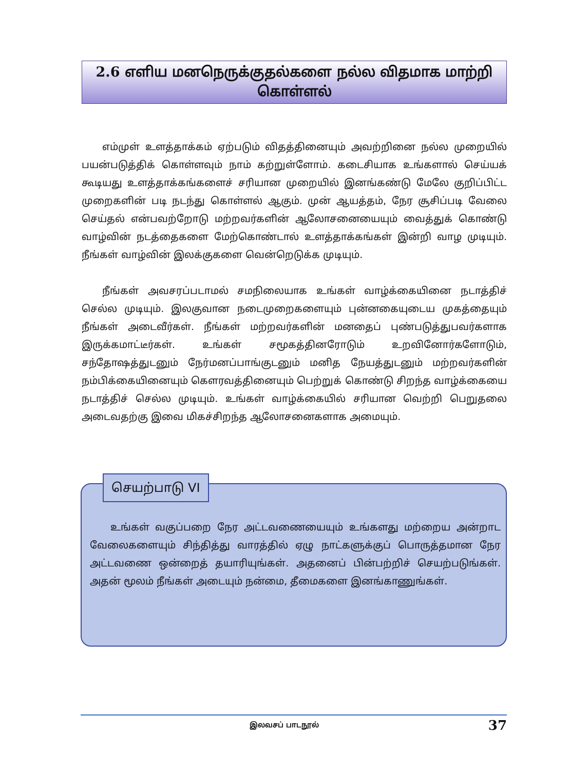2.6 எளிய மனநெருக்குதல்களை நல்ல விதமாக மாற்றி கொள்ளல்
எம்முள் உளத்தாக்கம் ஏற்படும் விதத்தினையும் அவற்றினை நல்ல முறையில் பயன்படுத்திக் கொள்ளவும் நாம் கற்றுள்ளோம். கடைசியாக உங்களால் செய்யக் கூடியது உளத்தாக்கங்களைச் சரியான முறையில் இனங்கண்டு மேலே குறிப்பிட்ட முறைகளின் படி நடந்து கொள்ளல் ஆகும். முன் ஆயத்தம், நேர சூசிப்படி வேலை செய்தல் என்பவற்றோடு மற்றவர்களின் ஆலோசனையையும் வைத்துக் கொண்டு வாழ்வின் நடத்தைகளை மேற்கொண்டால் உளத்தாக்கங்கள் இன்றி வாழ முடியும். நீங்கள் வாழ்வின் இலக்குகளை வென்றெடுக்க முடியும்.
நீங்கள் அவசரப்படாமல் சமநிலையாக உங்கள் வாழ்க்கையினை நடாத்திச் செல்ல முடியும். இலகுவான நடைமுறைகளையும் புன்னகையுடைய முகத்தையும் நீங்கள் அடைவீர்கள். நீங்கள் மற்றவர்களின் மனதைப் புண்படுத்துபவர்களாக இருக்கமாட்டீர்கள். உங்கள் சமூகத்தினரோடும் உறவினோர்களோடும், சந்தோஷத்துடனும் நேர்மனப்பாங்குடனும் மனித நேயத்துடனும் மற்றவர்களின் நம்பிக்கையினையும் கௌரவத்தினையும் பெற்றுக் கொண்டு சிறந்த வாழ்க்கையை நடாத்திச் செல்ல முடியும். உங்கள் வாழ்க்கையில் சரியான வெற்றி பெறுதலை அடைவதற்கு இவை மிகச்சிறந்த ஆலோசனைகளாக அமையும்.
செயற்பாடு VI
உங்கள் வகுப்பறை நேர அட்டவணையையும் உங்களது மற்றைய அன்றாட வேலைகளையும் சிந்தித்து வாரத்தில் ஏழு நாட்களுக்குப் பொருத்தமான நேர அட்டவணை ஒன்றைத் தயாரியுங்கள். அதனைப் பின்பற்றிச் செயற்படுங்கள். அதன் மூலம் நீங்கள் அடையும் நன்மை, தீமைகளை இனங்காணுங்கள்.
இலவசப் பாடநூல் 37